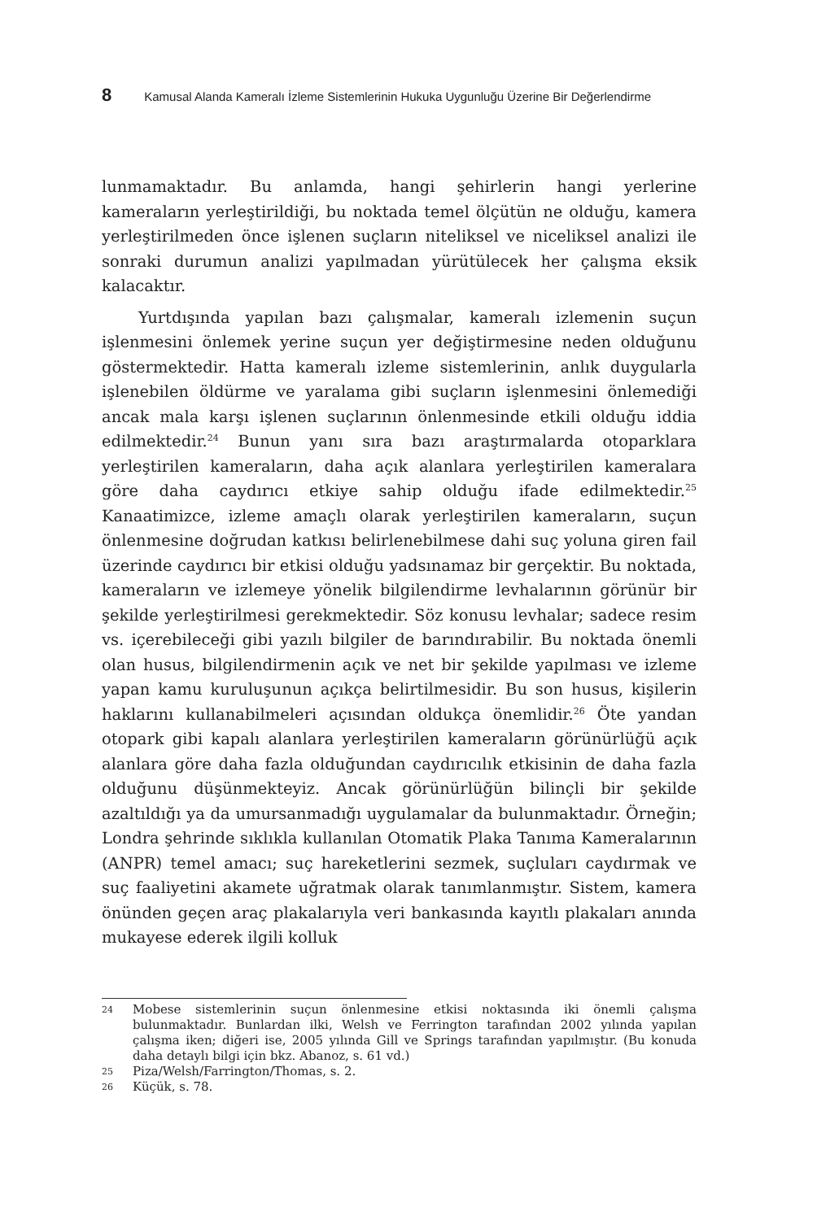8 Kamusal Alanda Kameralı İzleme Sistemlerinin Hukuka Uygunluğu Üzerine Bir Değerlendirme
lunmamaktadır. Bu anlamda, hangi şehirlerin hangi yerlerine kameraların yerleştirildiği, bu noktada temel ölçütün ne olduğu, kamera yerleştirilmeden önce işlenen suçların niteliksel ve niceliksel analizi ile sonraki durumun analizi yapılmadan yürütülecek her çalışma eksik kalacaktır.
Yurtdışında yapılan bazı çalışmalar, kameralı izlemenin suçun işlenmesini önlemek yerine suçun yer değiştirmesine neden olduğunu göstermektedir. Hatta kameralı izleme sistemlerinin, anlık duygularla işlenebilen öldürme ve yaralama gibi suçların işlenmesini önlemediği ancak mala karşı işlenen suçlarının önlenmesinde etkili olduğu iddia edilmektedir.<sup>24</sup> Bunun yanı sıra bazı araştırmalarda otoparklara yerleştirilen kameraların, daha açık alanlara yerleştirilen kameralara göre daha caydırıcı etkiye sahip olduğu ifade edilmektedir.<sup>25</sup> Kanaatimizce, izleme amaçlı olarak yerleştirilen kameraların, suçun önlenmesine doğrudan katkısı belirlenebilmese dahi suç yoluna giren fail üzerinde caydırıcı bir etkisi olduğu yadsınamaz bir gerçektir. Bu noktada, kameraların ve izlemeye yönelik bilgilendirme levhalarının görünür bir şekilde yerleştirilmesi gerekmektedir. Söz konusu levhalar; sadece resim vs. içerebileceği gibi yazılı bilgiler de barındırabilir. Bu noktada önemli olan husus, bilgilendirmenin açık ve net bir şekilde yapılması ve izleme yapan kamu kuruluşunun açıkça belirtilmesidir. Bu son husus, kişilerin haklarını kullanabilmeleri açısından oldukça önemlidir.<sup>26</sup> Öte yandan otopark gibi kapalı alanlara yerleştirilen kameraların görünürlüğü açık alanlara göre daha fazla olduğundan caydırıcılık etkisinin de daha fazla olduğunu düşünmekteyiz. Ancak görünürlüğün bilinçli bir şekilde azaltıldığı ya da umursanmadığı uygulamalar da bulunmaktadır. Örneğin; Londra şehrinde sıklıkla kullanılan Otomatik Plaka Tanıma Kameralarının (ANPR) temel amacı; suç hareketlerini sezmek, suçluları caydırmak ve suç faaliyetini akamete uğratmak olarak tanımlanmıştır. Sistem, kamera önünden geçen araç plakalarıyla veri bankasında kayıtlı plakaları anında mukayese ederek ilgili kolluk
24 Mobese sistemlerinin suçun önlenmesine etkisi noktasında iki önemli çalışma bulunmaktadır. Bunlardan ilki, Welsh ve Ferrington tarafından 2002 yılında yapılan çalışma iken; diğeri ise, 2005 yılında Gill ve Springs tarafından yapılmıştır. (Bu konuda daha detaylı bilgi için bkz. Abanoz, s. 61 vd.)
25 Piza/Welsh/Farrington/Thomas, s. 2.
26 Küçük, s. 78.